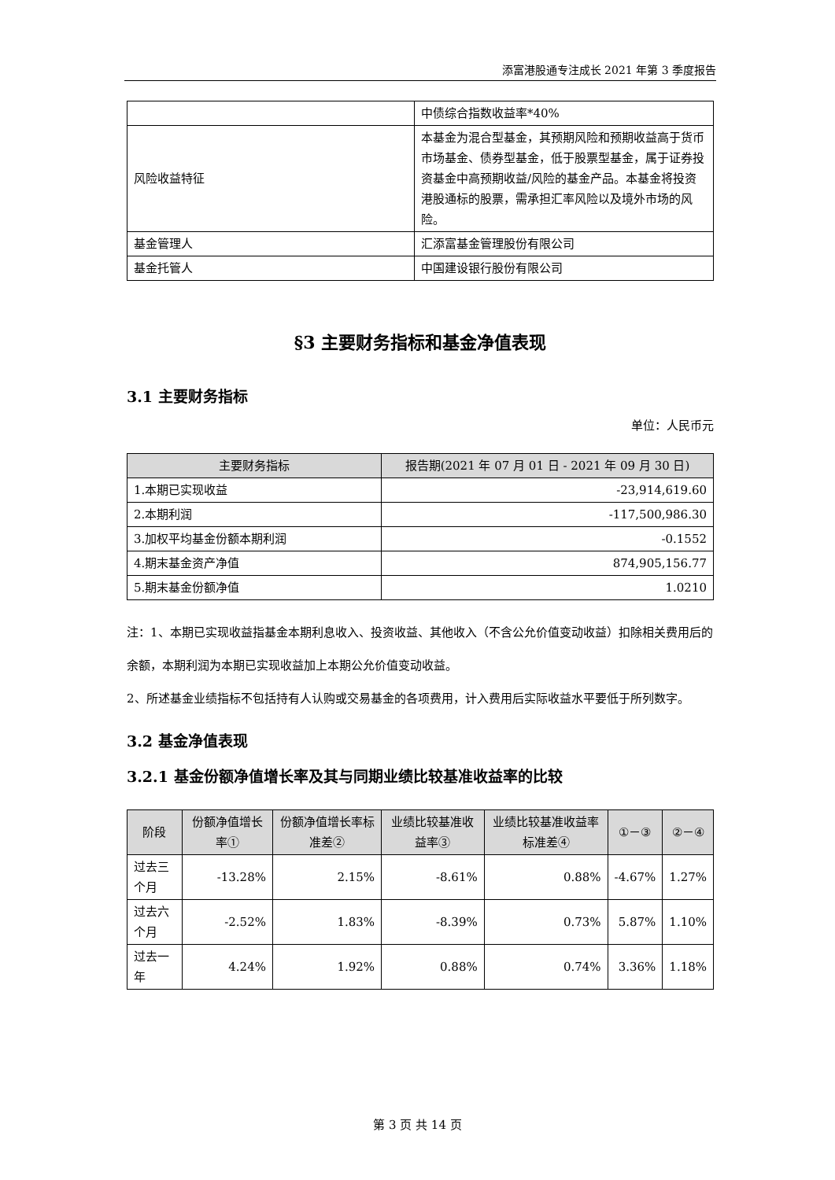添富港股通专注成长 2021 年第 3 季度报告
| | 中债综合指数收益率*40% |
| 风险收益特征 | 本基金为混合型基金，其预期风险和预期收益高于货币市场基金、债券型基金，低于股票型基金，属于证券投资基金中高预期收益/风险的基金产品。本基金将投资港股通标的股票，需承担汇率风险以及境外市场的风险。 |
| 基金管理人 | 汇添富基金管理股份有限公司 |
| 基金托管人 | 中国建设银行股份有限公司 |
§3 主要财务指标和基金净值表现
3.1 主要财务指标
单位：人民币元
| 主要财务指标 | 报告期(2021 年 07 月 01 日 - 2021 年 09 月 30 日) |
| --- | --- |
| 1.本期已实现收益 | -23,914,619.60 |
| 2.本期利润 | -117,500,986.30 |
| 3.加权平均基金份额本期利润 | -0.1552 |
| 4.期末基金资产净值 | 874,905,156.77 |
| 5.期末基金份额净值 | 1.0210 |
注：1、本期已实现收益指基金本期利息收入、投资收益、其他收入（不含公允价值变动收益）扣除相关费用后的余额，本期利润为本期已实现收益加上本期公允价值变动收益。
2、所述基金业绩指标不包括持有人认购或交易基金的各项费用，计入费用后实际收益水平要低于所列数字。
3.2 基金净值表现
3.2.1 基金份额净值增长率及其与同期业绩比较基准收益率的比较
| 阶段 | 份额净值增长率① | 份额净值增长率标准差② | 业绩比较基准收益率③ | 业绩比较基准收益率标准差④ | ①－③ | ②－④ |
| --- | --- | --- | --- | --- | --- | --- |
| 过去三个月 | -13.28% | 2.15% | -8.61% | 0.88% | -4.67% | 1.27% |
| 过去六个月 | -2.52% | 1.83% | -8.39% | 0.73% | 5.87% | 1.10% |
| 过去一年 | 4.24% | 1.92% | 0.88% | 0.74% | 3.36% | 1.18% |
第 3 页 共 14 页